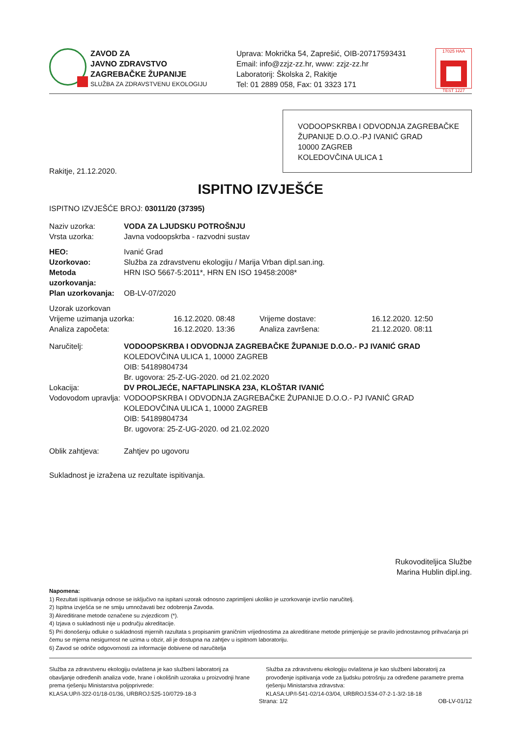ZAVOD ZA
JAVNO ZDRAVSTVO
ZAGREBAČKE ŽUPANIJE
SLUŽBA ZA ZDRAVSTVENU EKOLOGIJU
Uprava: Mokrička 54, Zaprešić, OIB-20717593431
Email: info@zzjz-zz.hr, www: zzjz-zz.hr
Laboratorij: Školska 2, Rakitje
Tel: 01 2889 058, Fax: 01 3323 171
17025 HAA
TEST 1227
VODOOPSKRBA I ODVODNJA ZAGREBAČKE ŽUPANIJE D.O.O.-PJ IVANIĆ GRAD
10000 ZAGREB
KOLEDOVČINA ULICA 1
Rakitje, 21.12.2020.
ISPITNO IZVJEŠĆE
ISPITNO IZVJEŠĆE BROJ: 03011/20 (37395)
Naziv uzorka: VODA ZA LJUDSKU POTROŠNJU
Vrsta uzorka: Javna vodoopskrba - razvodni sustav
HEO: Ivanić Grad
Uzorkovao: Služba za zdravstvenu ekologiju / Marija Vrban dipl.san.ing.
Metoda uzorkovanja: HRN ISO 5667-5:2011*, HRN EN ISO 19458:2008*
Plan uzorkovanja: OB-LV-07/2020
Uzorak uzorkovan
Vrijeme uzimanja uzorka: 16.12.2020. 08:48 Vrijeme dostave: 16.12.2020. 12:50
Analiza započeta: 16.12.2020. 13:36 Analiza završena: 21.12.2020. 08:11
Naručitelj: VODOOPSKRBA I ODVODNJA ZAGREBAČKE ŽUPANIJE D.O.O.- PJ IVANIĆ GRAD
KOLEDOVČINA ULICA 1, 10000 ZAGREB
OIB: 54189804734
Br. ugovora: 25-Z-UG-2020. od 21.02.2020
Lokacija: DV PROLJEĆE, NAFTAPLINSKA 23A, KLOŠTAR IVANIĆ
Vodovodom upravlja:
VODOOPSKRBA I ODVODNJA ZAGREBAČKE ŽUPANIJE D.O.O.- PJ IVANIĆ GRAD
KOLEDOVČINA ULICA 1, 10000 ZAGREB
OIB: 54189804734
Br. ugovora: 25-Z-UG-2020. od 21.02.2020
Oblik zahtjeva: Zahtjev po ugovoru
Sukladnost je izražena uz rezultate ispitivanja.
Rukovoditeljica Službe
Marina Hublin dipl.ing.
Napomena:
1) Rezultati ispitivanja odnose se isključivo na ispitani uzorak odnosno zaprimljeni ukoliko je uzorkovanje izvršio naručitelj.
2) Ispitna izvješća se ne smiju umnožavati bez odobrenja Zavoda.
3) Akreditirane metode označene su zvjezdicom (*).
4) Izjava o sukladnosti nije u području akreditacije.
5) Pri donošenju odluke o sukladnosti mjernih razultata s propisanim graničnim vrijednostima za akreditirane metode primjenjuje se pravilo jednostavnog prihvaćanja pri čemu se mjerna nesigurnost ne uzima u obzir, ali je dostupna na zahtjev u ispitnom laboratoriju.
6) Zavod se odriče odgovornosti za informacije dobivene od naručitelja
Služba za zdravstvenu ekologiju ovlaštena je kao službeni laboratorij za obavljanje određenih analiza vode, hrane i okolišnih uzoraka u proizvodnji hrane prema rješenju Ministarstva poljoprivrede:
KLASA:UP/I-322-01/18-01/36, URBROJ:525-10/0729-18-3
Služba za zdravstvenu ekologiju ovlaštena je kao službeni laboratorij za provođenje ispitivanja vode za ljudsku potrošnju za određene parametre prema rješenju Ministarstva zdravstva:
KLASA:UP/I-541-02/14-03/04, URBROJ:534-07-2-1-3/2-18-18
Strana: 1/2 OB-LV-01/12